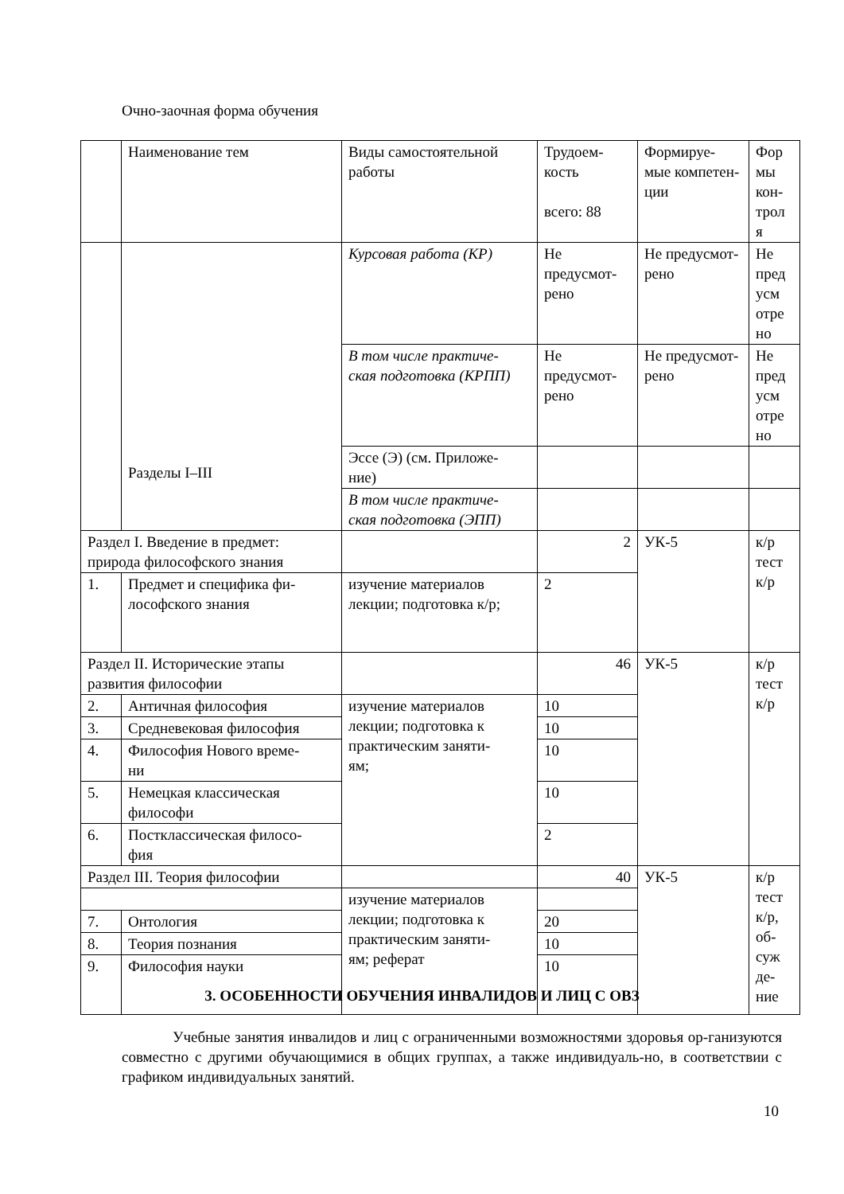Очно-заочная форма обучения
| | Наименование тем | Виды самостоятельной работы | Трудоем- кость всего: 88 | Формируе- мые компетен- ции | Фор мы кон- трол я |
| | Разделы I–III | Курсовая работа (КР) | Не предусмот- рено | Не предусмот- рено | Не пред усм отре но |
| | | В том числе практиче- ская подготовка (КРПП) | Не предусмот- рено | Не предусмот- рено | Не пред усм отре но |
| | | Эссе (Э) (см. Приложе- ние) | | | |
| | | В том числе практиче- ская подготовка (ЭПП) | | | |
| Раздел I. Введение в предмет: природа философского знания | | | 2 | УК-5 | к/р тест к/р |
| 1. | Предмет и специфика фи- лософского знания | изучение материалов лекции; подготовка к/р; | 2 | | |
| Раздел II. Исторические этапы развития философии | | | 46 | УК-5 | к/р тест к/р |
| 2. | Античная философия | изучение материалов лекции; подготовка к практическим заняти- ям; | 10 | | |
| 3. | Средневековая философия | | 10 | | |
| 4. | Философия Нового време- ни | | 10 | | |
| 5. | Немецкая классическая философи | | 10 | | |
| 6. | Постклассическая филосо- фия | | 2 | | |
| Раздел III. Теория философии | | | 40 | УК-5 | к/р тест к/р, об- суж де- ние |
| | | изучение материалов лекции; подготовка к практическим заняти- ям; реферат | | | |
| 7. | Онтология | | 20 | | |
| 8. | Теория познания | | 10 | | |
| 9. | Философия науки | | 10 | | |
3. ОСОБЕННОСТИ ОБУЧЕНИЯ ИНВАЛИДОВ И ЛИЦ С ОВЗ
Учебные занятия инвалидов и лиц с ограниченными возможностями здоровья ор-ганизуются совместно с другими обучающимися в общих группах, а также индивидуаль-но, в соответствии с графиком индивидуальных занятий.
10